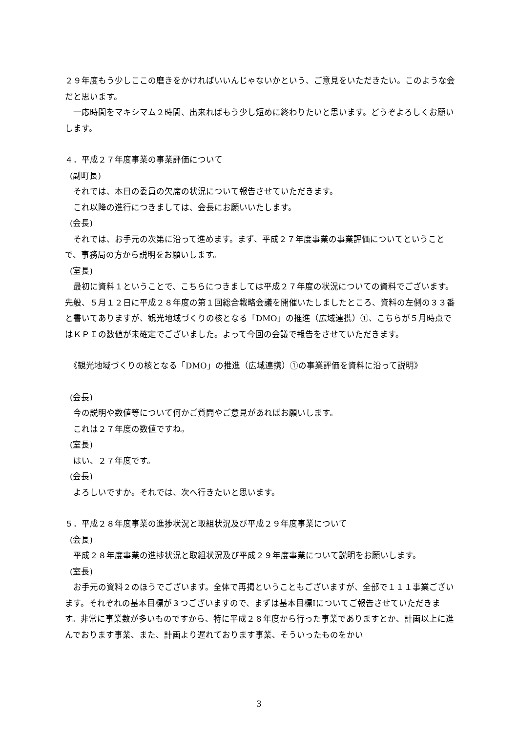２９年度もう少しここの磨きをかければいいんじゃないかという、ご意見をいただきたい。このような会だと思います。
　一応時間をマキシマム２時間、出来ればもう少し短めに終わりたいと思います。どうぞよろしくお願いします。
４．平成２７年度事業の事業評価について
(副町長)
　それでは、本日の委員の欠席の状況について報告させていただきます。
　これ以降の進行につきましては、会長にお願いいたします。
(会長)
　それでは、お手元の次第に沿って進めます。まず、平成２７年度事業の事業評価についてということで、事務局の方から説明をお願いします。
(室長)
　最初に資料１ということで、こちらにつきましては平成２７年度の状況についての資料でございます。先般、５月１２日に平成２８年度の第１回総合戦略会議を開催いたしましたところ、資料の左側の３３番と書いてありますが、観光地域づくりの核となる「DMO」の推進（広域連携）①、こちらが５月時点ではＫＰＩの数値が未確定でございました。よって今回の会議で報告をさせていただきます。
　《観光地域づくりの核となる「DMO」の推進（広域連携）①の事業評価を資料に沿って説明》
(会長)
　今の説明や数値等について何かご質問やご意見があればお願いします。
　これは２７年度の数値ですね。
(室長)
　はい、２７年度です。
(会長)
　よろしいですか。それでは、次へ行きたいと思います。
５．平成２８年度事業の進捗状況と取組状況及び平成２９年度事業について
(会長)
　平成２８年度事業の進捗状況と取組状況及び平成２９年度事業について説明をお願いします。
(室長)
　お手元の資料２のほうでございます。全体で再掲ということもございますが、全部で１１１事業ございます。それぞれの基本目標が３つございますので、まずは基本目標Ⅰについてご報告させていただきます。非常に事業数が多いものですから、特に平成２８年度から行った事業でありますとか、計画以上に進んでおります事業、また、計画より遅れております事業、そういったものをかい
3